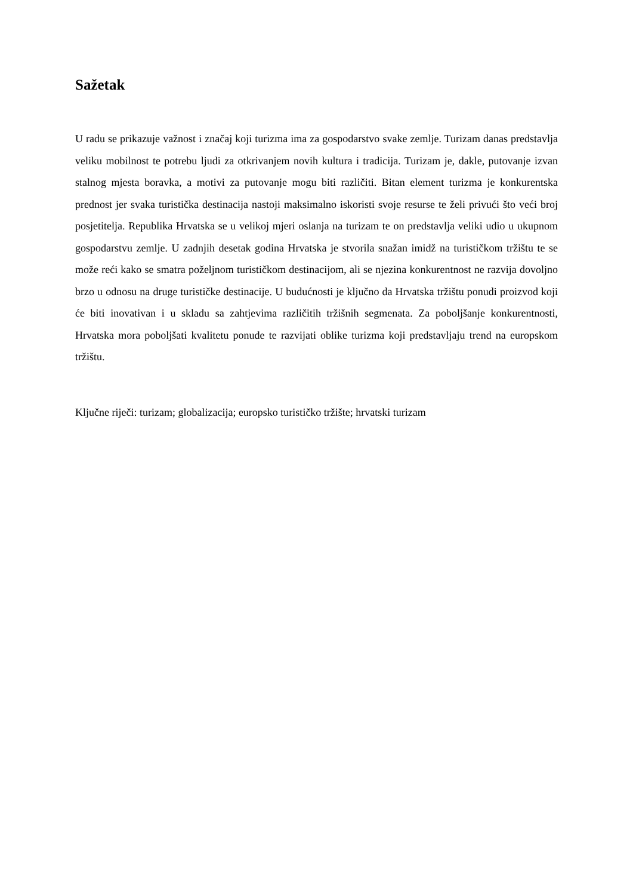Sažetak
U radu se prikazuje važnost i značaj koji turizma ima za gospodarstvo svake zemlje. Turizam danas predstavlja veliku mobilnost te potrebu ljudi za otkrivanjem novih kultura i tradicija. Turizam je, dakle, putovanje izvan stalnog mjesta boravka, a motivi za putovanje mogu biti različiti. Bitan element turizma je konkurentska prednost jer svaka turistička destinacija nastoji maksimalno iskoristi svoje resurse te želi privući što veći broj posjetitelja. Republika Hrvatska se u velikoj mjeri oslanja na turizam te on predstavlja veliki udio u ukupnom gospodarstvu zemlje. U zadnjih desetak godina Hrvatska je stvorila snažan imidž na turističkom tržištu te se može reći kako se smatra poželjnom turističkom destinacijom, ali se njezina konkurentnost ne razvija dovoljno brzo u odnosu na druge turističke destinacije. U budućnosti je ključno da Hrvatska tržištu ponudi proizvod koji će biti inovativan i u skladu sa zahtjevima različitih tržišnih segmenata. Za poboljšanje konkurentnosti, Hrvatska mora poboljšati kvalitetu ponude te razvijati oblike turizma koji predstavljaju trend na europskom tržištu.
Ključne riječi: turizam; globalizacija; europsko turističko tržište; hrvatski turizam